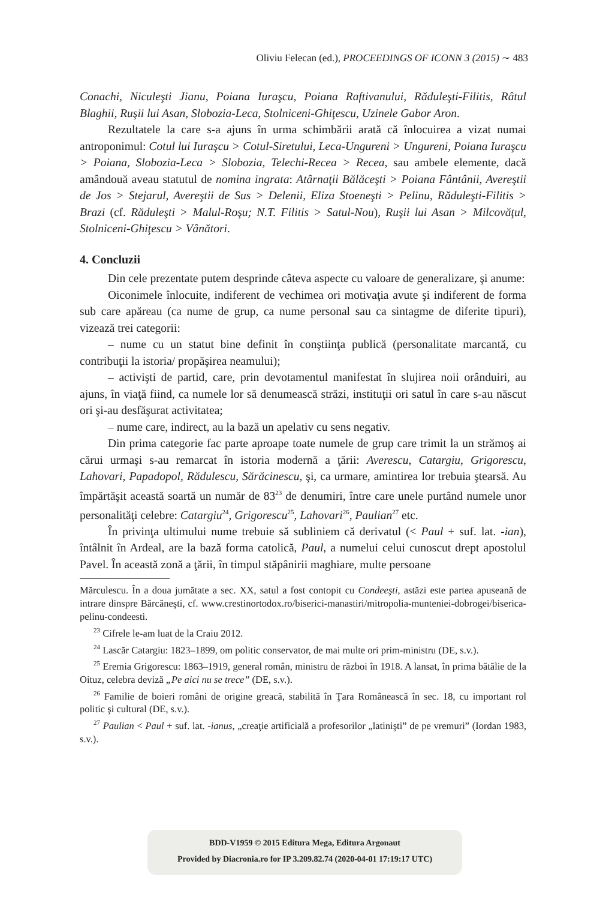Oliviu Felecan (ed.), PROCEEDINGS OF ICONN 3 (2015) ∼ 483
Conachi, Niculeşti Jianu, Poiana Iuraşcu, Poiana Raftivanului, Răduleşti-Filitis, Râtul Blaghii, Ruşii lui Asan, Slobozia-Leca, Stolniceni-Ghiţescu, Uzinele Gabor Aron.
Rezultatele la care s-a ajuns în urma schimbării arată că înlocuirea a vizat numai antroponimul: Cotul lui Iuraşcu > Cotul-Siretului, Leca-Ungureni > Ungureni, Poiana Iuraşcu > Poiana, Slobozia-Leca > Slobozia, Telechi-Recea > Recea, sau ambele elemente, dacă amândouă aveau statutul de nomina ingrata: Atârnaţii Bălăceşti > Poiana Fântânii, Avereştii de Jos > Stejarul, Avereştii de Sus > Delenii, Eliza Stoeneşti > Pelinu, Răduleşti-Filitis > Brazi (cf. Răduleşti > Malul-Roşu; N.T. Filitis > Satul-Nou), Ruşii lui Asan > Milcovăţul, Stolniceni-Ghiţescu > Vânători.
4. Concluzii
Din cele prezentate putem desprinde câteva aspecte cu valoare de generalizare, şi anume:
Oiconimele înlocuite, indiferent de vechimea ori motivaţia avute şi indiferent de forma sub care apăreau (ca nume de grup, ca nume personal sau ca sintagme de diferite tipuri), vizează trei categorii:
– nume cu un statut bine definit în conştiinţa publică (personalitate marcantă, cu contribuţii la istoria/ propăşirea neamului);
– activişti de partid, care, prin devotamentul manifestat în slujirea noii orânduiri, au ajuns, în viaţă fiind, ca numele lor să denumească străzi, instituţii ori satul în care s-au născut ori şi-au desfăşurat activitatea;
– nume care, indirect, au la bază un apelativ cu sens negativ.
Din prima categorie fac parte aproape toate numele de grup care trimit la un strămoş ai cărui urmaşi s-au remarcat în istoria modernă a ţării: Averescu, Catargiu, Grigorescu, Lahovari, Papadopol, Rădulescu, Sărăcinescu, şi, ca urmare, amintirea lor trebuia ştearsă. Au împărtăşit această soartă un număr de 83<sup>23</sup> de denumiri, între care unele purtând numele unor personalităţi celebre: Catargiu<sup>24</sup>, Grigorescu<sup>25</sup>, Lahovari<sup>26</sup>, Paulian<sup>27</sup> etc.
În privinţa ultimului nume trebuie să subliniem că derivatul (< Paul + suf. lat. -ian), întâlnit în Ardeal, are la bază forma catolică, Paul, a numelui celui cunoscut drept apostolul Pavel. În această zonă a ţării, în timpul stăpânirii maghiare, multe persoane
Mărculescu. În a doua jumătate a sec. XX, satul a fost contopit cu Condeeşti, astăzi este partea apuseană de intrare dinspre Bărcăneşti, cf. www.crestinortodox.ro/biserici-manastiri/mitropolia-munteniei-dobrogei/biserica-pelinu-condeesti.
<sup>23</sup> Cifrele le-am luat de la Craiu 2012.
<sup>24</sup> Lascăr Catargiu: 1823–1899, om politic conservator, de mai multe ori prim-ministru (DE, s.v.).
<sup>25</sup> Eremia Grigorescu: 1863–1919, general român, ministru de război în 1918. A lansat, în prima bătălie de la Oituz, celebra deviză „Pe aici nu se trece” (DE, s.v.).
<sup>26</sup> Familie de boieri români de origine greacă, stabilită în Ţara Românească în sec. 18, cu important rol politic şi cultural (DE, s.v.).
<sup>27</sup> Paulian < Paul + suf. lat. -ianus, „creaţie artificială a profesorilor „latinişti” de pe vremuri” (Iordan 1983, s.v.).
BDD-V1959 © 2015 Editura Mega, Editura Argonaut
Provided by Diacronia.ro for IP 3.209.82.74 (2020-04-01 17:19:17 UTC)